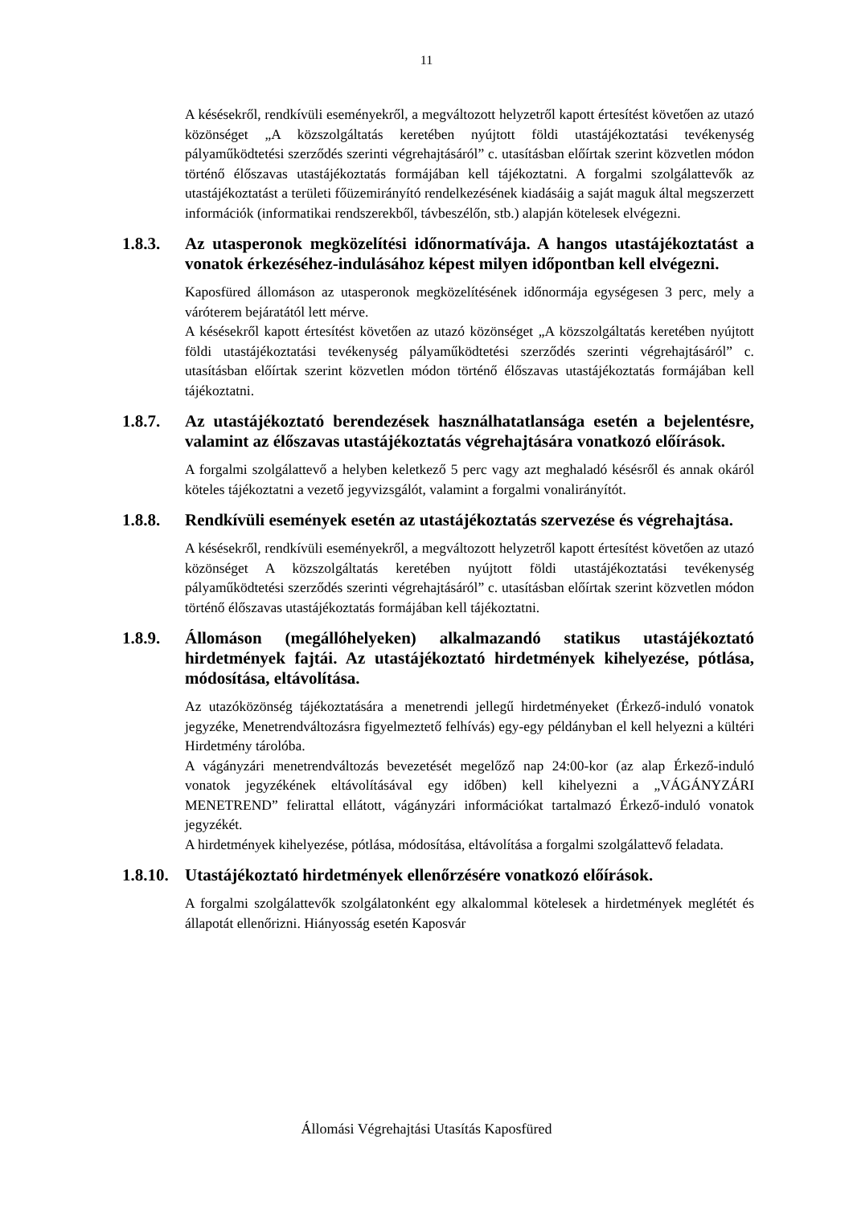11
A késésekről, rendkívüli eseményekről, a megváltozott helyzetről kapott értesítést követően az utazó közönséget „A közszolgáltatás keretében nyújtott földi utastájékoztatási tevékenység pályaműködtetési szerződés szerinti végrehajtásáról” c. utasításban előírtak szerint közvetlen módon történő élőszavas utastájékoztatás formájában kell tájékoztatni. A forgalmi szolgálattevők az utastájékoztatást a területi főüzemirányító rendelkezésének kiadásáig a saját maguk által megszerzett információk (informatikai rendszerekből, távbeszélőn, stb.) alapján kötelesek elvégezni.
1.8.3. Az utasperonok megközelítési időnormatívája. A hangos utastájékoztatást a vonatok érkezéséhez-indulásához képest milyen időpontban kell elvégezni.
Kaposfüred állomáson az utasperonok megközelítésének időnormája egységesen 3 perc, mely a váróterem bejáratától lett mérve.
A késésekről kapott értesítést követően az utazó közönséget „A közszolgáltatás keretében nyújtott földi utastájékoztatási tevékenység pályaműködtetési szerződés szerinti végrehajtásáról” c. utasításban előírtak szerint közvetlen módon történő élőszavas utastájékoztatás formájában kell tájékoztatni.
1.8.7. Az utastájékoztató berendezések használhatatlansága esetén a bejelentésre, valamint az élőszavas utastájékoztatás végrehajtására vonatkozó előírások.
A forgalmi szolgálattevő a helyben keletkező 5 perc vagy azt meghaladó késésről és annak okáról köteles tájékoztatni a vezető jegyvizsgálót, valamint a forgalmi vonalirányítót.
1.8.8. Rendkívüli események esetén az utastájékoztatás szervezése és végrehajtása.
A késésekről, rendkívüli eseményekről, a megváltozott helyzetről kapott értesítést követően az utazó közönséget A közszolgáltatás keretében nyújtott földi utastájékoztatási tevékenység pályaműködtetési szerződés szerinti végrehajtásáról” c. utasításban előírtak szerint közvetlen módon történő élőszavas utastájékoztatás formájában kell tájékoztatni.
1.8.9. Állomáson (megállóhelyeken) alkalmazandó statikus utastájékoztató hirdetmények fajtái. Az utastájékoztató hirdetmények kihelyezése, pótlása, módosítása, eltávolítása.
Az utazóközönség tájékoztatására a menetrendi jellegű hirdetményeket (Érkező-induló vonatok jegyzéke, Menetrendváltozásra figyelmeztető felhívás) egy-egy példányban el kell helyezni a kültéri Hirdetmény tárolóba.
A vágányzári menetrendváltozás bevezetését megelőző nap 24:00-kor (az alap Érkező-induló vonatok jegyzékének eltávolításával egy időben) kell kihelyezni a „VÁGÁNYZÁRI MENETREND” felirattal ellátott, vágányzári információkat tartalmazó Érkező-induló vonatok jegyzékét.
A hirdetmények kihelyezése, pótlása, módosítása, eltávolítása a forgalmi szolgálattevő feladata.
1.8.10. Utastájékoztató hirdetmények ellenőrzésére vonatkozó előírások.
A forgalmi szolgálattevők szolgálatonként egy alkalommal kötelesek a hirdetmények meglétét és állapotát ellenőrizni. Hiányosság esetén Kaposvár
Állomási Végrehajtási Utasítás Kaposfüred